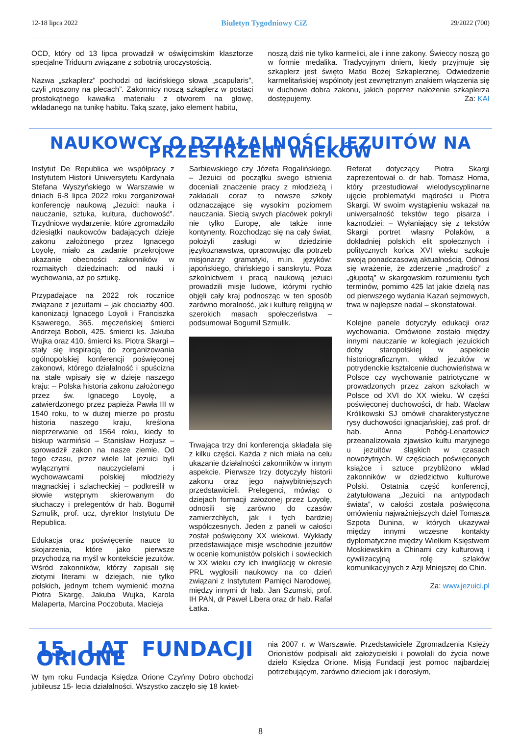12-18 lipca 2022 Biuletyn Tygodniowy CiZ 29/2022 (700)
OCD, który od 13 lipca prowadził w oświęcimskim klasztorze specjalne Triduum związane z sobotnią uroczystością.
Nazwa „szkaplerz” pochodzi od łacińskiego słowa „scapularis”, czyli „noszony na plecach”. Zakonnicy noszą szkaplerz w postaci prostokątnego kawałka materiału z otworem na głowę, wkładanego na tunikę habitu. Taką szatę, jako element habitu,
noszą dziś nie tylko karmelici, ale i inne zakony. Świeccy noszą go w formie medalika. Tradycyjnym dniem, kiedy przyjmuje się szkaplerz jest święto Matki Bożej Szkaplerznej. Odwiedzenie karmelitańskiej wspólnoty jest zewnętrznym znakiem włączenia się w duchowe dobra zakonu, jakich poprzez nałożenie szkaplerza dostępujemy. Za: KAI
NAUKOWCY O DZIAŁALNOŚCI JEZUITÓW NA PRZESTRZENI WIEKÓW
Instytut De Republica we współpracy z Instytutem Historii Uniwersytetu Kardynała Stefana Wyszyńskiego w Warszawie w dniach 6-8 lipca 2022 roku zorganizował konferencję naukową „Jezuici: nauka i nauczanie, sztuka, kultura, duchowość”. Trzydniowe wydarzenie, które zgromadziło dziesiątki naukowców badających dzieje zakonu założonego przez Ignacego Loyolę, miało za zadanie przekrojowe ukazanie obecności zakonników w rozmaitych dziedzinach: od nauki i wychowania, aż po sztukę.
Przypadające na 2022 rok rocznice związane z jezuitami – jak chociażby 400. kanonizacji Ignacego Loyoli i Franciszka Ksawerego, 365. męczeńskiej śmierci Andrzeja Boboli, 425. śmierci ks. Jakuba Wujka oraz 410. śmierci ks. Piotra Skargi – stały się inspiracją do zorganizowania ogólnopolskiej konferencji poświęconej zakonowi, którego działalność i spuścizna na stałe wpisały się w dzieje naszego kraju: – Polska historia zakonu założonego przez św. Ignacego Loyolę, a zatwierdzonego przez papieża Pawła III w 1540 roku, to w dużej mierze po prostu historia naszego kraju, kreślona nieprzerwanie od 1564 roku, kiedy to biskup warmiński – Stanisław Hozjusz – sprowadził zakon na nasze ziemie. Od tego czasu, przez wiele lat jezuici byli wyłącznymi nauczycielami i wychowawcami polskiej młodzieży magnackiej i szlacheckiej – podkreślił w słowie wstępnym skierowanym do słuchaczy i prelegentów dr hab. Bogumił Szmulik, prof. ucz, dyrektor Instytutu De Republica.
Edukacja oraz poświęcenie nauce to skojarzenia, które jako pierwsze przychodzą na myśl w kontekście jezuitów. Wśród zakonników, którzy zapisali się złotymi literami w dziejach, nie tylko polskich, jednym tchem wymienić można Piotra Skargę, Jakuba Wujka, Karola Malaperta, Marcina Poczobuta, Macieja
Sarbiewskiego czy Józefa Rogalińskiego. – Jezuici od początku swego istnienia doceniali znaczenie pracy z młodzieżą i zakładali coraz to nowsze szkoły odznaczające się wysokim poziomem nauczania. Siecią swych placówek pokryli nie tylko Europę, ale także inne kontynenty. Rozchodząc się na cały świat, położyli zasługi w dziedzinie językoznawstwa, opracowując dla potrzeb misjonarzy gramatyki, m.in. języków: japońskiego, chińskiego i sanskrytu. Poza szkolnictwem i pracą naukową jezuici prowadzili misje ludowe, którymi rychło objęli cały kraj podnosząc w ten sposób zarówno moralność, jak i kulturę religijną w szerokich masach społeczeństwa – podsumował Bogumił Szmulik.
Trwająca trzy dni konferencja składała się z kilku części. Każda z nich miała na celu ukazanie działalności zakonników w innym aspekcie. Pierwsze trzy dotyczyły historii zakonu oraz jego najwybitniejszych przedstawicieli. Prelegenci, mówiąc o dziejach formacji założonej przez Loyolę, odnosili się zarówno do czasów zamierzchłych, jak i tych bardziej współczesnych. Jeden z paneli w całości został poświęcony XX wiekowi. Wykłady przedstawiające misje wschodnie jezuitów w ocenie komunistów polskich i sowieckich w XX wieku czy ich inwigilację w okresie PRL wygłosili naukowcy na co dzień związani z Instytutem Pamięci Narodowej, między innymi dr hab. Jan Szumski, prof. IH PAN, dr Paweł Libera oraz dr hab. Rafał Łatka.
Referat dotyczący Piotra Skargi zaprezentował o. dr hab. Tomasz Homa, który przestudiował wielodyscyplinarne ujęcie problematyki mądrości u Piotra Skargi. W swoim wystąpieniu wskazał na uniwersalność tekstów tego pisarza i kaznodziei: – Wyłaniający się z tekstów Skargi portret własny Polaków, a dokładniej polskich elit społecznych i politycznych końca XVI wieku szokuje swoją ponadczasową aktualnością. Odnosi się wrażenie, że zderzenie „mądrości” z „głupotą” w skargowskim rozumieniu tych terminów, pomimo 425 lat jakie dzielą nas od pierwszego wydania Kazań sejmowych, trwa w najlepsze nadal – skonstatował.
Kolejne panele dotyczyły edukacji oraz wychowania. Omówione zostało między innymi nauczanie w kolegiach jezuickich doby staropolskiej w aspekcie historiograficznym, wkład jezuitów w potrydenckie kształcenie duchowieństwa w Polsce czy wychowanie patriotyczne w prowadzonych przez zakon szkołach w Polsce od XVI do XX wieku. W części poświęconej duchowości, dr hab. Wacław Królikowski SJ omówił charakterystyczne rysy duchowości ignacjańskiej, zaś prof. dr hab. Anna Pobóg-Lenartowicz przeanalizowała zjawisko kultu maryjnego u jezuitów śląskich w czasach nowożytnych. W częściach poświęconych książce i sztuce przybliżono wkład zakonników w dziedzictwo kulturowe Polski. Ostatnia część konferencji, zatytułowana „Jezuici na antypodach świata”, w całości została poświęcona omówieniu najważniejszych dzieł Tomasza Szpota Dunina, w których ukazywał między innymi wczesne kontakty dyplomatyczne między Wielkim Księstwem Moskiewskim a Chinami czy kulturową i cywilizacyjną rolę szlaków komunikacyjnych z Azji Mniejszej do Chin.
Za: www.jezuici.pl
15. LAT FUNDACJI ORIONE
W tym roku Fundacja Księdza Orione Czyńmy Dobro obchodzi jubileusz 15- lecia działalności. Wszystko zaczęło się 18 kwiet-
nia 2007 r. w Warszawie. Przedstawiciele Zgromadzenia Księży Orionistów podpisali akt założycielski i powołali do życia nowe dzieło Księdza Orione. Misją Fundacji jest pomoc najbardziej potrzebującym, zarówno dzieciom jak i dorosłym,
8